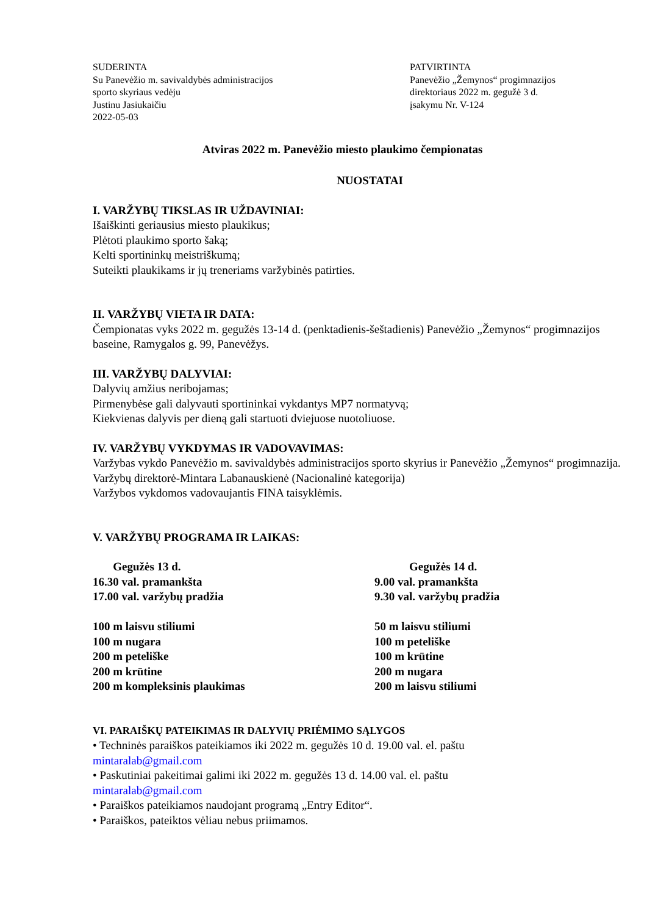SUDERINTA
Su Panevėžio m. savivaldybės administracijos
sporto skyriaus vedėju
Justinu Jasiukaičiu
2022-05-03
PATVIRTINTA
Panevėžio „Žemynos“ progimnazijos
direktoriaus 2022 m. gegužė 3 d.
įsakymu Nr. V-124
Atviras 2022 m. Panevėžio miesto plaukimo čempionatas
NUOSTATAI
I. VARŽYBŲ TIKSLAS IR UŽDAVINIAI:
Išaiškinti geriausius miesto plaukikus;
Plėtoti plaukimo sporto šaką;
Kelti sportininkų meistriškumą;
Suteikti plaukikams ir jų treneriams varžybinės patirties.
II. VARŽYBŲ VIETA IR DATA:
Čempionatas vyks 2022 m. gegužės 13-14 d. (penktadienis-šeštadienis) Panevėžio „Žemynos“ progimnazijos baseine, Ramygalos g. 99, Panevėžys.
III. VARŽYBŲ DALYVIAI:
Dalyvių amžius neribojamas;
Pirmenybėse gali dalyvauti sportininkai vykdantys MP7 normatyvą;
Kiekvienas dalyvis per dieną gali startuoti dviejuose nuotoliuose.
IV. VARŽYBŲ VYKDYMAS IR VADOVAVIMAS:
Varžybas vykdo Panevėžio m. savivaldybės administracijos sporto skyrius ir Panevėžio „Žemynos“ progimnazija.
Varžybų direktorė-Mintara Labanauskienė (Nacionalinė kategorija)
Varžybos vykdomos vadovaujantis FINA taisyklėmis.
V. VARŽYBŲ PROGRAMA IR LAIKAS:
Gegužės 13 d.
16.30 val. pramankšta
17.00 val. varžybų pradžia
100 m laisvu stiliumi
100 m nugara
200 m peteliške
200 m krūtine
200 m kompleksinis plaukimas
Gegužės 14 d.
9.00 val. pramankšta
9.30 val. varžybų pradžia
50 m laisvu stiliumi
100 m peteliške
100 m krūtine
200 m nugara
200 m laisvu stiliumi
VI. PARAIŠKŲ PATEIKIMAS IR DALYVIŲ PRIĖMIMO SĄLYGOS
• Techninės paraiškos pateikiamos iki 2022 m. gegužės 10 d. 19.00 val. el. paštu
mintaralab@gmail.com
• Paskutiniai pakeitimai galimi iki 2022 m. gegužės 13 d. 14.00 val. el. paštu
mintaralab@gmail.com
• Paraiškos pateikiamos naudojant programą „Entry Editor“.
• Paraiškos, pateiktos vėliau nebus priimamos.